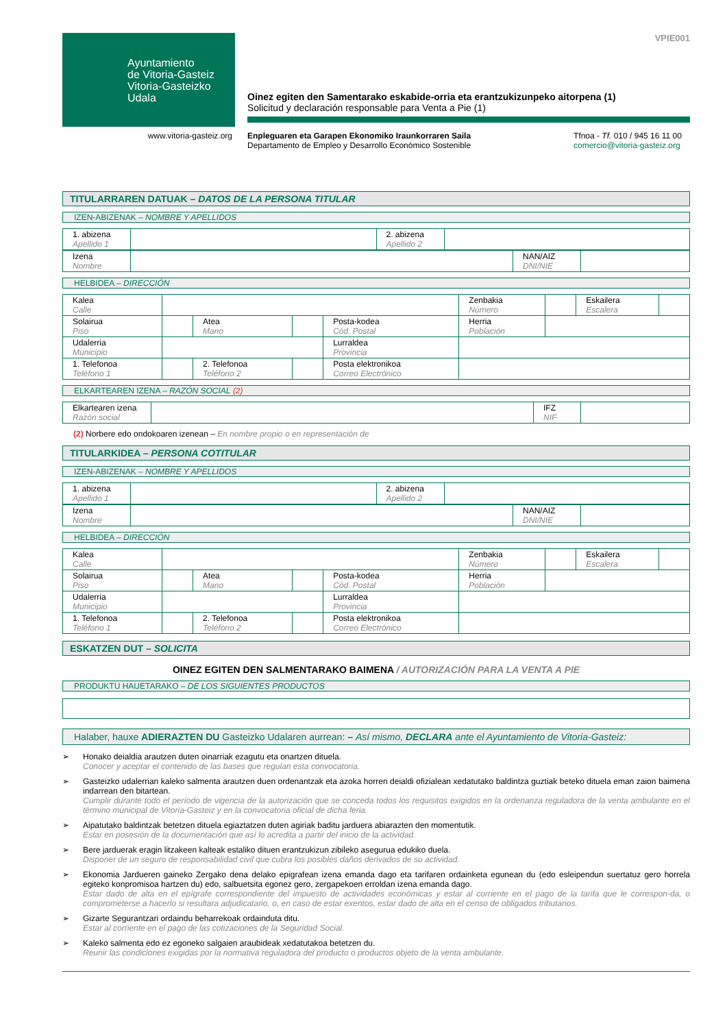Ayuntamiento
de Vitoria-Gasteiz
Vitoria-Gasteizko
Udala
VPIE001
Oinez egiten den Samentarako eskabide-orria eta erantzukizunpeko aitorpena (1)
Solicitud y declaración responsable para Venta a Pie (1)
www.vitoria-gasteiz.org Enpleguaren eta Garapen Ekonomiko Iraunkorraren Saila
Departamento de Empleo y Desarrollo Económico Sostenible
Tfnoa - Tf. 010 / 945 16 11 00
comercio@vitoria-gasteiz.org
TITULARRAREN DATUAK – DATOS DE LA PERSONA TITULAR
IZEN-ABIZENAK – NOMBRE Y APELLIDOS
| 1. abizena Apellido 1 | | 2. abizena Apellido 2 | |
| Izena Nombre | | NAN/AIZ DNI/NIE | |
HELBIDEA – DIRECCIÓN
| Kalea Calle | | | | | Zenbakia Número | | Eskailera Escalera | |
| Solairua Piso | | Atea Mano | | Posta-kodea Cód. Postal | Herria Población | | | |
| Udalerria Municipio | | | | Lurraldea Provincia | | | | |
| 1. Telefonoa Teléfono 1 | | 2. Telefonoa Teléfono 2 | | Posta elektronikoa Correo Electrónico | | | | |
ELKARTEAREN IZENA – RAZÓN SOCIAL (2)
| Elkartearen izena Razón social | | IFZ NIF | |
(2) Norbere edo ondokoaren izenean – En nombre propio o en representación de
TITULARKIDEA – PERSONA COTITULAR
IZEN-ABIZENAK – NOMBRE Y APELLIDOS
| 1. abizena Apellido 1 | | 2. abizena Apellido 2 | |
| Izena Nombre | | NAN/AIZ DNI/NIE | |
HELBIDEA – DIRECCIÓN
| Kalea Calle | | | | | Zenbakia Número | | Eskailera Escalera | |
| Solairua Piso | | Atea Mano | | Posta-kodea Cód. Postal | Herria Población | | | |
| Udalerria Municipio | | | | Lurraldea Provincia | | | | |
| 1. Telefonoa Teléfono 1 | | 2. Telefonoa Teléfono 2 | | Posta elektronikoa Correo Electrónico | | | | |
ESKATZEN DUT – SOLICITA
OINEZ EGITEN DEN SALMENTARAKO BAIMENA / AUTORIZACIÓN PARA LA VENTA A PIE
PRODUKTU HAUETARAKO – DE LOS SIGUIENTES PRODUCTOS
Halaber, hauxe ADIERAZTEN DU Gasteizko Udalaren aurrean: – Así mismo, DECLARA ante el Ayuntamiento de Vitoria-Gasteiz:
➢ Honako deialdia arautzen duten oinarriak ezagutu eta onartzen dituela.
Conocer y aceptar el contenido de las bases que regulan esta convocatoria.
➢ Gasteizko udalerrian kaleko salmenta arautzen duen ordenantzak eta azoka horren deialdi ofizialean xedatutako baldintza guztiak beteko dituela eman zaion baimena indarrean den bitartean.
Cumplir durante todo el período de vigencia de la autorización que se conceda todos los requisitos exigidos en la ordenanza reguladora de la venta ambulante en el término municipal de Vitoria-Gasteiz y en la convocatoria oficial de dicha feria.
➢ Aipatutako baldintzak betetzen dituela egiaztatzen duten agiriak baditu jarduera abiarazten den momentutik.
Estar en posesión de la documentación que así lo acredita a partir del inicio de la actividad.
➢ Bere jarduerak eragin litzakeen kalteak estaliko dituen erantzukizun zibileko asegurua edukiko duela.
Disponer de un seguro de responsabilidad civil que cubra los posibles daños derivados de su actividad.
➢ Ekonomia Jardueren gaineko Zergako dena delako epigrafean izena emanda dago eta tarifaren ordainketa egunean du (edo esleipendun suertatuz gero horrela egiteko konpromisoa hartzen du) edo, salbuetsita egonez gero, zergapekoen erroldan izena emanda dago.
Estar dado de alta en el epígrafe correspondiente del impuesto de actividades económicas y estar al corriente en el pago de la tarifa que le correspon-da, o comprometerse a hacerlo si resultara adjudicatario, o, en caso de estar exentos, estar dado de alta en el censo de obligados tributarios.
➢ Gizarte Segurantzari ordaindu beharrekoak ordainduta ditu.
Estar al corriente en el pago de las cotizaciones de la Seguridad Social.
➢ Kaleko salmenta edo ez egoneko salgaien araubideak xedatutakoa betetzen du.
Reunir las condiciones exigidas por la normativa reguladora del producto o productos objeto de la venta ambulante.